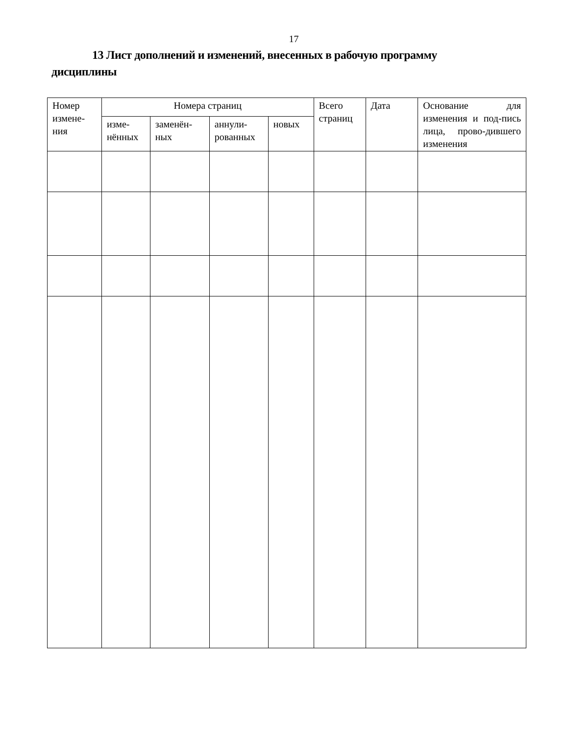17
13 Лист дополнений и изменений, внесенных в рабочую программу дисциплины
| Номер измене-ния | Номера страниц | | | | Всего страниц | Дата | Основание для изменения и под-пись лица, прово-дившего изменения |
| --- | --- | --- | --- | --- | --- | --- | --- |
| | изме-нённых | заменён-ных | аннули-рованных | новых | | | |